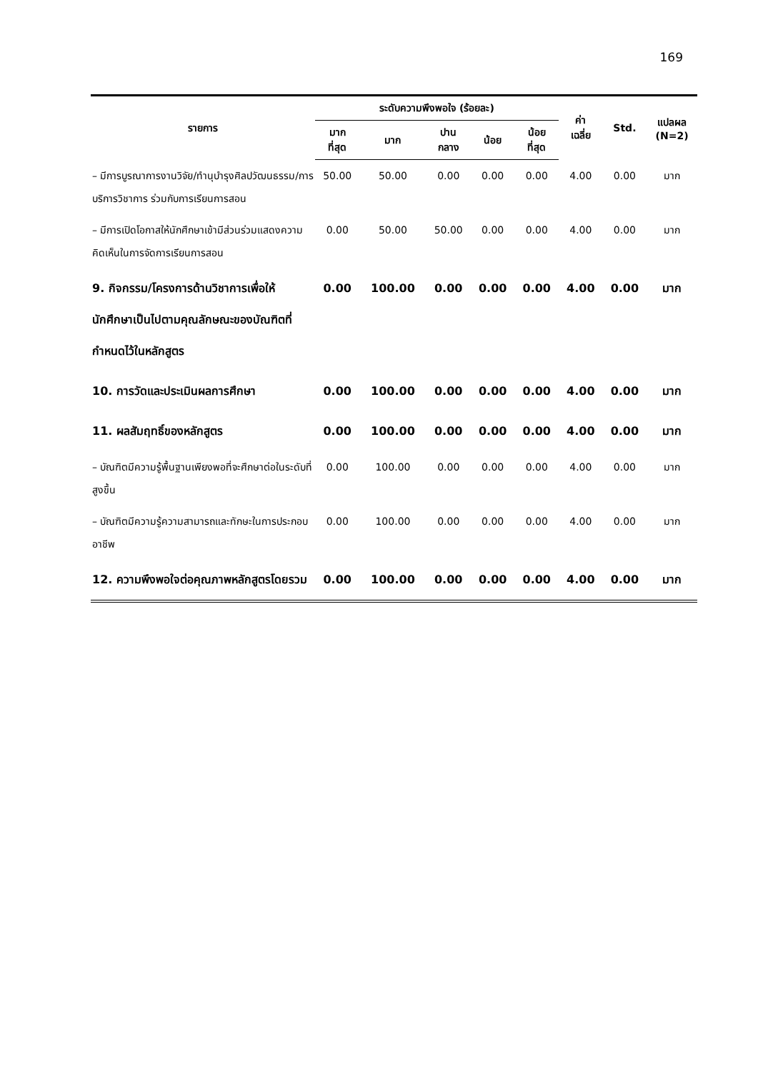169
| รายการ | ระดับความพึงพอใจ (ร้อยละ) | | | | | ค่า เฉลี่ย | Std. | แปลผล (N=2) |
| --- | --- | --- | --- | --- | --- | --- | --- | --- |
| | มาก ที่สุด | มาก | ปาน กลาง | น้อย | น้อย ที่สุด | | | |
| – มีการบูรณาการงานวิจัย/ทำนุบำรุงศิลปวัฒนธรรม/การบริการวิชาการ ร่วมกับการเรียนการสอน | 50.00 | 50.00 | 0.00 | 0.00 | 0.00 | 4.00 | 0.00 | มาก |
| – มีการเปิดโอกาสให้นักศึกษาเข้ามีส่วนร่วมแสดงความคิดเห็นในการจัดการเรียนการสอน | 0.00 | 50.00 | 50.00 | 0.00 | 0.00 | 4.00 | 0.00 | มาก |
| 9. กิจกรรม/โครงการด้านวิชาการเพื่อให้นักศึกษาเป็นไปตามคุณลักษณะของบัณฑิตที่กำหนดไว้ในหลักสูตร | 0.00 | 100.00 | 0.00 | 0.00 | 0.00 | 4.00 | 0.00 | มาก |
| 10. การวัดและประเมินผลการศึกษา | 0.00 | 100.00 | 0.00 | 0.00 | 0.00 | 4.00 | 0.00 | มาก |
| 11. ผลสัมฤทธิ์ของหลักสูตร | 0.00 | 100.00 | 0.00 | 0.00 | 0.00 | 4.00 | 0.00 | มาก |
| – บัณฑิตมีความรู้พื้นฐานเพียงพอที่จะศึกษาต่อในระดับที่สูงขึ้น | 0.00 | 100.00 | 0.00 | 0.00 | 0.00 | 4.00 | 0.00 | มาก |
| – บัณฑิตมีความรู้ความสามารถและทักษะในการประกอบอาชีพ | 0.00 | 100.00 | 0.00 | 0.00 | 0.00 | 4.00 | 0.00 | มาก |
| 12. ความพึงพอใจต่อคุณภาพหลักสูตรโดยรวม | 0.00 | 100.00 | 0.00 | 0.00 | 0.00 | 4.00 | 0.00 | มาก |